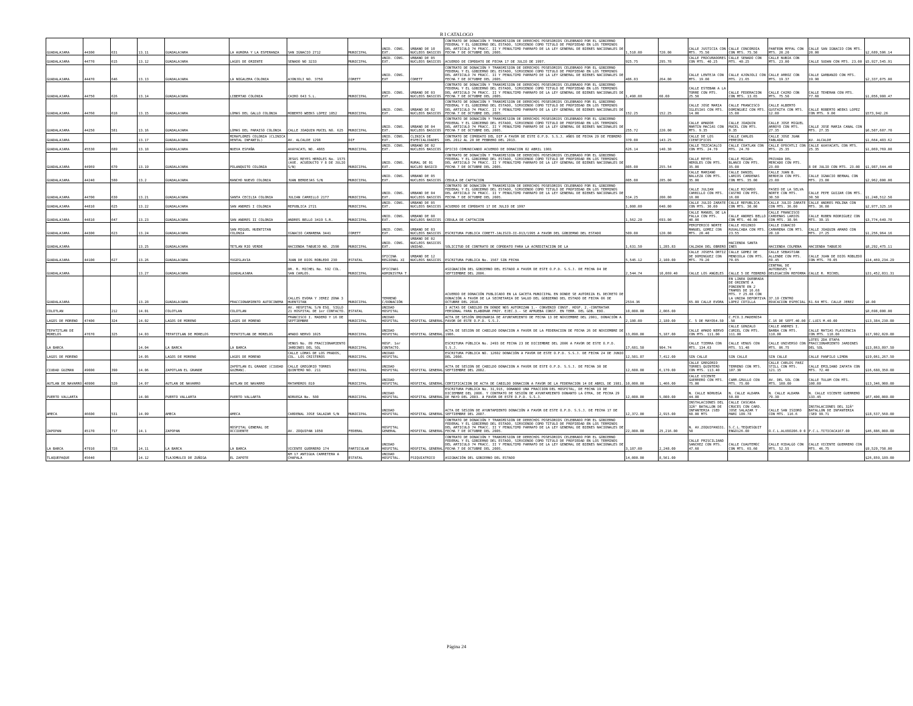B I CATALOGO
| GUADALAJARA | 44300 | 631 | 13.11 | GUADALAJARA | LA AURORA Y LA ESPERANZA | SAN IGNACIO 2712 | MUNICIPAL | UNID. CONS. EXT. | URBANO DE 10 NUCLEOS BASICOS | CONTRATO DE DONACIÓN Y TRANSMISION DE DERECHOS POSESORIOS CELEBRADO POR EL GOBIERNO FEDERAL Y EL GOBIERNO DEL ESTADO, SIRVIENDO COMO TITULO DE PROPIEDAD EN LOS TERMINOS DEL ARTICULO 74 FRACC. II Y PENULTIMO PARRAFO DE LA LEY GENERAL DE BIENES NACIONALES DE FECHA 7 DE OCTUBRE DEL 2005. | 1,510.00 | 720.00 | CALLE JUSTICIA CON MTS. 75.50 | CALLE CONCORDIA CON MTS. 75.50 | PANTEON MPPAL CON MTS. 20.20 | CALLE SAN IGNACIO CON MTS. 20.00 | $2,689,506.14 |
| GUADALAJARA | 44770 | 615 | 13.12 | GUADALAJARA | LAGOS DE ORIENTE | SENADO NO 3233 | MUNICIPAL | UNID. CONS. EXT. | URBANO DE 05 NUCLEOS BASICOS | ACUERDO DE COMODATO DE FECHA 17 DE JULIO DE 1997. | 925.75 | 295.78 | CALLE PROCURADORES CON MTS. 40.25 | CALLE SENADO CON MTS. 40.25 | CALLE NUBIA CON MTS. 23.00 | CALLE SUDAN CON MTS. 23.00 | $5,927,545.91 |
| GUADALAJARA | 44470 | 646 | 13.13 | GUADALAJARA | LA NOGALERA COLONIA | AJONJOLI NO. 3750 | CORETT | UNID. CONS. EXT | CORETT | CONTRATO DE DONACIÓN Y TRANSMISION DE DERECHOS POSESORIOS CELEBRADO POR EL GOBIERNO FEDERAL Y EL GOBIERNO DEL ESTADO, SIRVIENDO COMO TITULO DE PROPIEDAD EN LOS TERMINOS DEL ARTICULO 74 FRACC. II Y PENULTIMO PARRAFO DE LA LEY GENERAL DE BIENES NACIONALES DE FECHA 7 DE OCTUBRE DEL 2005. | 406.83 | 264.00 | CALLE LENTEJA CON MTS. 19.80 | CALLE AJONJOLI CON MTS. 21.65 | CALLE ARROZ CON MTS. 19.37 | CALLE GARBANZO CON MTS. 19.90 | $2,337,075.00 |
| GUADALAJARA | 44750 | 626 | 13.14 | GUADALAJARA | LIBERTAD COLONIA | CAIRO 643 S.L. | MUNICIPAL | UNID. CONS. EXT. | URBANO DE 03 NUCLEOS BASICOS | CONTRATO DE DONACIÓN Y TRANSMISION DE DERECHOS POSESORIOS CELEBRADO POR EL GOBIERNO FEDERAL Y EL GOBIERNO DEL ESTADO, SIRVIENDO COMO TITULO DE PROPIEDAD EN LOS TERMINOS DEL ARTICULO 74 FRACC. II Y PENULTIMO PARRAFO DE LA LEY GENERAL DE BIENES NACIONALES DE FECHA 7 DE OCTUBRE DEL 2005. | 1,498.08 | 60.00 | CALLE ESTEBAN A LA TORRE CON MTS. 25.50 | CALLE FEDERACION CON MTS. 13.65 | CALLE CAIRO CON MTS. 75.50 | CALLE TEHERAN CON MTS. 77.60 | $1,056,908.47 |
| GUADALAJARA | 44760 | 618 | 13.15 | GUADALAJARA | LOMAS DEL GALLO COLONIA | ROBERTO WEEKS LOPEZ 1052 | MUNICIPAL | UNID. CONS. EXT. | URBANO DE 02 NUCLEOS BASICOS | CONTRATO DE DONACIÓN Y TRANSMISION DE DERECHOS POSESORIOS CELEBRADO POR EL GOBIERNO FEDERAL Y EL GOBIERNO DEL ESTADO, SIRVIENDO COMO TITULO DE PROPIEDAD EN LOS TERMINOS DEL ARTICULO 74 FRACC. II Y PENULTIMO PARRAFO DE LA LEY GENERAL DE BIENES NACIONALES DE FECHA 7 DE OCTUBRE DEL 2005. | 152.25 | 152.25 | CALLE JOSE MARIA IGLESIAS CON MTS. 14.00 | CALLE FRANCISCO DOMINGUEZ CON MTS. 15.00 | CALLE ALBERTO GUSTAITA CON MTS. 12.00 | CALLE ROBERTO WEEKS LOPEZ CON MTS. 9.00 | $573,942.26 |
| GUADALAJARA | 44250 | 581 | 13.16 | GUADALAJARA | LOMAS DEL PARAISO COLONIA | CALLE JOAQUIN MUCEL NO. 625 | MUNICIPAL | UNID. CONS. EXT. | URBANO DE 04 NUCLEOS BASICOS | CONTRATO DE DONACIÓN Y TRANSMISION DE DERECHOS POSESORIOS CELEBRADO POR EL GOBIERNO FEDERAL Y EL GOBIERNO DEL ESTADO, SIRVIENDO COMO TITULO DE PROPIEDAD EN LOS TERMINOS DEL ARTICULO 74 FRACC. II Y PENULTIMO PARRAFO DE LA LEY GENERAL DE BIENES NACIONALES DE FECHA 7 DE OCTUBRE DEL 2005. | 255.72 | 220.00 | CALLE AMADOR MARTIN MACIAS CON MTS. 9.35 | CALLE JOAQUIN MUCEL CON MTS. 9.35 | CALLE JOSE MIGUEL ARROYO CON MTS. 27.35 | CALLE JOSE MARIA CANAL CON MTS. 27.35 | $6,507,687.70 |
| GUADALAJARA | | | 13.17 | GUADALAJARA | MIRAFLORES COLONIA (CLINICA DENTAL INFANTIL) | AV. ALCALDE 1298 | DIF | UNID. CONS. EXT. | CLINICA DE ESPECIALIDADES | CONTRATO DE COMODATO DEL DIF A FAVOR DE ESTE O.P.D. S.S.J. AÑOS DE FECHA 29 DE FEBRERO DEL 2012 AL 28 DE FEBRERO DEL 2013. | 370.00 | 143.25 | CALLE DE LOS CIENTIFICOS | CALLE CARLOS PEREIRA | CALLE JOSE JUAN TABLADA | AV. ALCALDE | $1,664,483.62 |
| GUADALAJARA | 45530 | 689 | 13.18 | GUADALAJARA | NUEVA ESPAÑA | AXAYACATL NO. 4865 | MUNICIPAL | UNID. CONS. EXT. | URBANO DE 02 NUCLEOS BASICOS | OFICIO COMUNICANDO ACUERDO DE DONACION 02 ABRIL 1981 | 626.14 | 140.30 | CALLE TEZCACALCO CON MTS. 24.70 | CALLE COATLAN CON MTS. 24.70 | CALLE OPOCHTLI CON MTS. 25.35 | CALLE AXAYACATL CON MTS. 25.35 | $1,069,769.00 |
| GUADALAJARA | 44969 | 670 | 13.19 | GUADALAJARA | POLANQUITO COLONIA | JESUS REYES HEROLES No. 1575 (AVE. ACUEDUCTO Y 8 DE JULIO S/N) | MUNICIPAL | UNID. CONS. EXT. | RURAL DE 01 NUCLEO BASICO | CONTRATO DE DONACIÓN Y TRANSMISION DE DERECHOS POSESORIOS CELEBRADO POR EL GOBIERNO FEDERAL Y EL GOBIERNO DEL ESTADO, SIRVIENDO COMO TITULO DE PROPIEDAD EN LOS TERMINOS DEL ARTICULO 74 FRACC. II Y PENULTIMO PARRAFO DE LA LEY GENERAL DE BIENES NACIONALES DE FECHA 7 DE OCTUBRE DEL 2005. | 805.00 | 255.54 | CALLE REYES HEROLES CON MTS. 35.00 | CALLE MIGUEL BLANCO CON MTS. 35.00 | PRIVADA DEL MERCADO CON MTS. 23.00 | 8 DE JULIO CON MTS. 23.00 | $1,987,544.40 |
| GUADALAJARA | 44240 | 580 | 13.2 | GUADALAJARA | RANCHO NUEVO COLONIA | JUAN BERDEJAS S/N | MUNICIPAL | UNID. CONS. EXT. | URBANO DE 05 NUCLEOS BASICOS | CEDULA DE CAPTACION | 805.00 | 285.00 | CALLE MARIANO BALLEZA CON MTS. 35.00 | CALLE DANIEL LARIOS CARDENAS CON MTS. 35.00 | CALLE JUAN B. BERDEJA CON MTS. 23.00 | CALLE IGNACIO BERNAL CON MTS. 23.00 | $2,962,000.00 |
| GUADALAJARA | 44700 | 630 | 13.21 | GUADALAJARA | SANTA CECILIA COLONIA | JULIAN CARRILLO 2177 | MUNICIPAL | UNID. CONS. EXT. | URBANO DE 04 NUCLEOS BASICOS | CONTRATO DE DONACIÓN Y TRANSMISION DE DERECHOS POSESORIOS CELEBRADO POR EL GOBIERNO FEDERAL Y EL GOBIERNO DEL ESTADO, SIRVIENDO COMO TITULO DE PROPIEDAD EN LOS TERMINOS DEL ARTICULO 74 FRACC. II Y PENULTIMO PARRAFO DE LA LEY GENERAL DE BIENES NACIONALES DE FECHA 7 DE OCTUBRE DEL 2005. | 514.25 | 200.00 | CALLE JULIAN CARRILLO CON MTS. 18.00 | CALLE RICARDO CASTRO CON MTS. 16.00 | PASEO DE LA SELVA NORTE CON MTS. 30.50 | CALLE PEPE GUIZAR CON MTS. 30.50 | $1,248,512.50 |
| GUADALAJARA | 44810 | 625 | 13.22 | GUADALAJARA | SAN ANDRES I COLONIA | REPUBLICA 2721 | MUNICIPAL | UNID. CONS. EXT. | URBANO DE 05 NUCLEOS BASICOS | ACUERDO DE COMODATO 17 DE JULIO DE 1997 | 1,080.00 | 640.00 | CALLE JULIO ZARATE CON MTS. 30.00 | CALLE REPUBLICA CON MTS. 30.00 | CALLE JULIO ZARATE CON MTS. 36.00 | CALLE ANDRES MOLINA CON MTS. 36.00 | $2,977,325.16 |
| GUADALAJARA | 44810 | 647 | 13.23 | GUADALAJARA | SAN ANDRES II COLONIA | ANDRES BELLO 3419 S.R. | MUNICIPAL | UNID. CONS. EXT. | URBANO DE 08 NUCLEOS BASICOS | CEDULA DE CAPTACION | 1,562.20 | 693.00 | CALLE MANUEL DE LA FALLA CON MTS. 40.00 | CALLE ANDRES BELLO CON MTS. 40.00 | CALLE FRANCISCO CARDENAS LARIOS CON MTS. 38.96 | CALLE RUBEN RODRIGUEZ CON MTS. 39.15 | $3,774,649.70 |
| GUADALAJARA | 44300 | 623 | 13.24 | GUADALAJARA | SAN MIGUEL HUENTITAN COLONIA | IGNACIO CAMARENA 3441 | CORETT | UNID. CONS. EXT. | URBANO DE 03 NUCLEOS BASICOS | ESCRITURA PUBLICA CORETT-JALISCO-II-013/1995 A FAVOR DEL GOBIERNO DEL ESTADO | 509.00 | 120.00 | PERIFERICO NORTE MANUEL GOMEZ CON MTS. 20.40 | CALLE HIGINIO RUVALCABA CON MTS. 23.55 | CALLE IGNACIO CAMARENA CON MTS. 20.10 | CALLE JOAQUIN AMARO CON MTS. 27.25 | $1,256,964.16 |
| GUADALAJARA | | | 13.25 | GUADALAJARA | TETLAN RIO VERDE | HACIENDA TABUEJO NO. 2590 | MUNICIPAL | UNID. CONS. EXT. | URBANO DE 02 NUCLEOS BASICOS UNIDAD. | SOLICITUD DE CONTRATO DE COMODATO PARA LA ACREDITACION DE LA | 1,631.50 | 1,285.83 | CALZADA DEL OBRERO | HACIENDA SANTA INES | HACIENDA COLMENA | HACIENDA TABUEJO | $8,292,475.11 |
| GUADALAJARA | 44100 | 627 | 13.26 | GUADALAJARA | YUGOSLAVIA | JUAN DE DIOS ROBLEDO 230 | ESTATAL | OFICINA REGIONAL XI | URBANO DE 12 NUCLEOS BASICOS | ESCRITURA PUBLICA No. 1567 SIN FECHA | 5,545.12 | 2,100.00 | CALLE JOSEFA ORTIZ DE DOMINGUEZ CON MTS. 79.20 | CALLE GOMEZ DE MENDIOLA CON MTS. 70.05 | CALLE SEBASTIAN ALLENDE CON MTS. 69.45 | CALLE JUAN DE DIOS ROBLEDO CON MTS. 70.05 | $14,469,234.29 |
| GUADALAJARA | | | 13.27 | GUADALAJARA | GUADALAJARA | DR. R. MICHEL No. 592 COL. SAN CARLOS. | MUNICIPAL | OFICINAS ADMINISTRA T | | ASIGNACIÓN DEL GOBIERNO DEL ESTADO A FAVOR DE ESTE O.P.D. S.S.J. DE FECHA 04 DE SEPTIEMBRE DEL 2006. | 2,544.74 | 10,069.40 | CALLE LOS ANGELES | CALLE 5 DE FEBRERO | CENTRAL DE AUTOBUSES Y DELEGACIÓN REFORMA | CALLE R. MICHEL | $31,452,031.31 |
| GUADALAJARA | | | 13.28 | GUADALAJARA | FRACCIONAMIENTO AUTOCINEMA | CALLES EVORA Y JEREZ ZONA 3 HUENTITAN | MUNICIPAL | TERRENO C/DONACIÓN | | ACUERDO DE DONACIÓN PUBLICADO EN LA GACETA MUNICIPAL EN DONDE SE AUTORIZA EL DECRETO DE DONACIÓN A FAVOR DE LA SECRETARIA DE SALUD DEL GOBIERNO DEL ESTADO DE FECHA 06 DE OCTUBRE DEL 2010. | 2534.36 | | 65.08 CALLE EVORA | EN LINEA QUEBRADA DE ORIENTE A PONIENTE EN 2 TRAMOS DE 16.68 MTS. Y 25.08 CON LA UNIDA DEPORTIVA LOPEZ COTILLA | 37.10 CENTRO EDUCACION ESPECIAL | 61.64 MTS. CALLE JEREZ | $0.00 |
| COLOTLAN | | 212 | 14.01 | COLOTLAN | COLOTLAN | AV. HOSPITAL S/N ESQ. SIGLO 21 HOSPITAL DE 1er CONTACTO. | ESTATAL | UNIDAD HOSPITAL | | 3 ACTAS DE CABILDO EN DONDE NOS AUTORIZAN 1.- CONVENIO CONST. HOSP. 2.-CONTRATAR PERSONAL PARA ELABORAR PROY. EJEC.3.- SE APRUEBA CONST. EN TERR. DEL GOB. EDO. | 10,000.00 | 2,066.00 | | | | | $8,698,000.00 |
| LAGOS DE MORENO | 47400 | 324 | 14.02 | LAGOS DE MORENO | LAGOS DE MORENO | FRANCISCO I. MADERO Y 16 DE SEPTIEMBRE | MUNICIPAL | UNIDAD HOSPITAL | HOSPITAL GENERAL | ACTA DE SESIÓN ORDINARIA DE AYUNTAMIENTO DE FECHA 13 DE NOVIEMBRE DEL 2001, DONACIÓN A FAVOR DE ESTE O.P.D. S.S.J. | 2,180.00 | 2,180.00 | C. 5 DE MAYO54.50 | C.FCO.I.MADERO54 .50 | C.16 DE SEPT.40.00 | C.LUIS M.40.00 | $13,384,230.00 |
| TEPATITLAN DE MORELOS | 47670 | 325 | 14.03 | TEPATITLAN DE MORELOS | TEPATITLAN DE MORELOS | AMADO NERVO 1025 | MUNICIPAL | UNIDAD HOSPITAL | HOSPITAL GENERAL | ACTA DE SESION DE CABILDO DONACION A FAVOR DE LA FEDERACION DE FECHA 26 DE NOVIEMBRE DE 1986. | 13,098.00 | 5,187.00 | CALLE AMADO NERVO CON MTS. 111.00 | CALLE GONZALO CURIEL CON MTS. 111.00 | CALLE ANDRES I. BARBA CON MTS. 118.00 | CALLE MATIAS PLASCENCIA CON MTS. 118.00 | $17,902,020.00 |
| LA BARCA | | | 14.04 | LA BARCA | LA BARCA | VENUS No. 89 FRACCIONAMIENTO JARDINES DEL SOL | MUNICIPAL | HOSP. 1er CONTACTO. | | ESCRITURA PÚBLICA No. 2493 DE FECHA 23 DE DICIEMBRE DEL 2006 A FAVOR DE ESTE O.P.D. S.S.J. | 17,681.50 | 904.74 | CALLE TIERRA CON MTS. 134.63 | CALLE VENUS CON MTS. 51.48 | CALLE UNIVERSO CON MTS. 86.75 | LOTES 2DA ETAPA FRACCIONAMIENTO JARDINES DEL SOL | $13,863,897.50 |
| LAGOS DE MORENO | | | 14.05 | LAGOS DE MORENO | LAGOS DE MORENO | CALLE LOMAS DE LOS PRADOS, COL. LOS CRISTEROS | MUNICIPAL | UNIDAD HOSPITAL | | ESCRITURA PÚBLICA NO. 12602 DONACIÓN A FAVOR DE ESTE O.P.D. S.S.J. DE FECHA 24 DE JUNIO DEL 2008. | 12,501.87 | 7,412.00 | SIN CALLE | SIN CALLE | SIN CALLE | CALLE PANFILO LIMON | $19,061,267.50 |
| CIUDAD GUZMAN | 49000 | 390 | 14.06 | ZAPOTLAN EL GRANDE | ZAPOTLAN EL GRANDE (CIUDAD GUZMAN). | CALLE GREGORIO TORRES QUINTERO NO. 211 | MUNICIPAL | UNIDAD HOSPITAL | HOSPITAL GENERAL | ACTA DE SESION DE CABILDO DONACION A FAVOR DE ESTE O.P.D. S.S.J. DE FECHA 30 DE SEPTIEMBRE DEL 2002. | 12,600.00 | 6,170.00 | CALLE GREGORIO TORRES QUINTERO CON MTS. 113.40 | TERRENO CON MTS. 107.30 | CALLE CARLOS PAEZ STILL CON MTS. 121.15 | CALLE EMILIANO ZAPATA CON MTS. 72.40 | $16,688,350.00 |
| AUTLAN DE NAVARRO | 48900 | 520 | 14.07 | AUTLAN DE NAVARRO | AUTLAN DE NAVARRO | MATAMOROS 810 | MUNICIPAL | UNIDAD HOSPITAL | HOSPITAL GENERAL | CERTIFICACION DE ACTA DE CABILDO DONACION A FAVOR DE LA FEDERACION 14 DE ABRIL DE 1981. | 10,000.00 | 1,466.00 | CALLE VICENTE GUERRERO CON MTS. 75.00 | CARR.GRULLO CON MTS. 75.00 | AV. DEL SOL CON MTS. 100.00 | CALLE TULUM CON MTS. 100.00 | $13,346,900.00 |
| PUERTO VALLARTA | | | 14.08 | PUERTO VALLARTA | PUERTO VALLARTA | NORUEGA No. 580 | MUNICIPAL | UNIDAD HOSPITAL | HOSPITAL GENERAL | ESCRITURA PUBLICA No. 31,915, DONANDO UNA FRACCION DEL HOSPITAL, DE FECHA 19 DE DICIEMBRE DEL 2006. Y CONTRATO DE SESIÓN DE AYUNTAMIENTO DONANTO LA OTRA, DE FECHA 29 DE MAYO DEL 2003. A FAVOR DE ESTE O.P.D. S.S.J. | 12,000.00 | 5,800.00 | N. CALLE NORUEGA 44.80 | N. CALLE ALDAMA 50.80 | N. CALLE ALDAMA 79.30 | N. CALLE VICENTE GUERRERO 133.45 | $67,400,000.00 |
| AMECA | 46600 | 531 | 14.09 | AMECA | AMECA | CARDENAL JOSE SALAZAR S/N | MUNICIPAL | UNIDAD HOSPITAL | HOSPITAL GENERAL | ACTA DE SESION DE AYUNTAMIENTO DONACIÓN A FAVOR DE ESTE O.P.D. S.S.J. DE FECHA 17 DE SEPTIEMBRE DEL 2007. | 12,372.00 | 2,915.00 | INSTALACIONES DEL 32Â° BATALLON DE INFANTERIA (SED 60.00 MTS | CALLE CASCADA CRUCES CON CARD. JOSE SALAZAR Y MARI 109.78 | CALLE SAN ISIDRO CON MTS. 116.6 | INSTALACIONES DEL 32Â° BATALLON DE INFANTERIA (SED 99.71 | $18,537,560.00 |
| ZAPOPAN | 45170 | 717 | 14.1 | ZAPOPAN | HOSPITAL GENERAL DE OCCIDENTE | AV. ZOQUIPAN 1050 | FEDERAL | HOSPITAL GENERAL | HOSPITAL GENERAL | CONTRATO DE DONACIÓN Y TRANSMISION DE DERECHOS POSESORIOS CELEBRADO POR EL GOBIERNO FEDERAL Y EL GOBIERNO DEL ESTADO, SIRVIENDO COMO TITULO DE PROPIEDAD EN LOS TERMINOS DEL ARTICULO 74 FRACC. II Y PENULTIMO PARRAFO DE LA LEY GENERAL DE BIENES NACIONALES DE FECHA 7 DE OCTUBRE DEL 2005. | 22,800.00 | 25,216.00 | N. AV.ZOQUIPAN331. 50 | S.C.L.TEQUESQUIT ENGO126.00 | O.C.L.ALVDO206.0 0 | P.C.L.TITICACA167.00 | $46,886,000.00 |
| LA BARCA | 47910 | 728 | 14.11 | LA BARCA | LA BARCA | VICENTE GUERRERO 174 | PARTICULAR | UNIDAD HOSPITAL | HOSPITAL GENERAL | CONTRATO DE DONACIÓN Y TRANSMISION DE DERECHOS POSESORIOS CELEBRADO POR EL GOBIERNO FEDERAL Y EL GOBIERNO DEL ESTADO, SIRVIENDO COMO TITULO DE PROPIEDAD EN LOS TERMINOS DEL ARTICULO 74 FRACC. II Y PENULTIMO PARRAFO DE LA LEY GENERAL DE BIENES NACIONALES DE FECHA 7 DE OCTUBRE DEL 2005. | 3,187.00 | 2,248.00 | CALLE PRISCILIANO SANCHEZ CON MTS. 47.60 | CALLE CUAUTEMOC CON MTS. 65.60 | CALLE HIDALGO CON MTS. 52.55 | CALLE VICENTE GUERRERO CON MTS. 46.75 | $9,529,750.00 |
| TLAQUEPAQUE | 45640 | | 14.12 | TLAJOMULCO DE ZUÑIGA | EL ZAPOTE | KM 17 ANTIGUA CARRETERA A CHAPALA | ESTATAL | UNIDAD HOSPITAL. | PSIQUIATRICO | ASIGNACIÓN DEL GOBIERNO DEL ESTADO | 14,000.00 | 8,561.00 | | | | | $26,859,189.00 |
Página 24